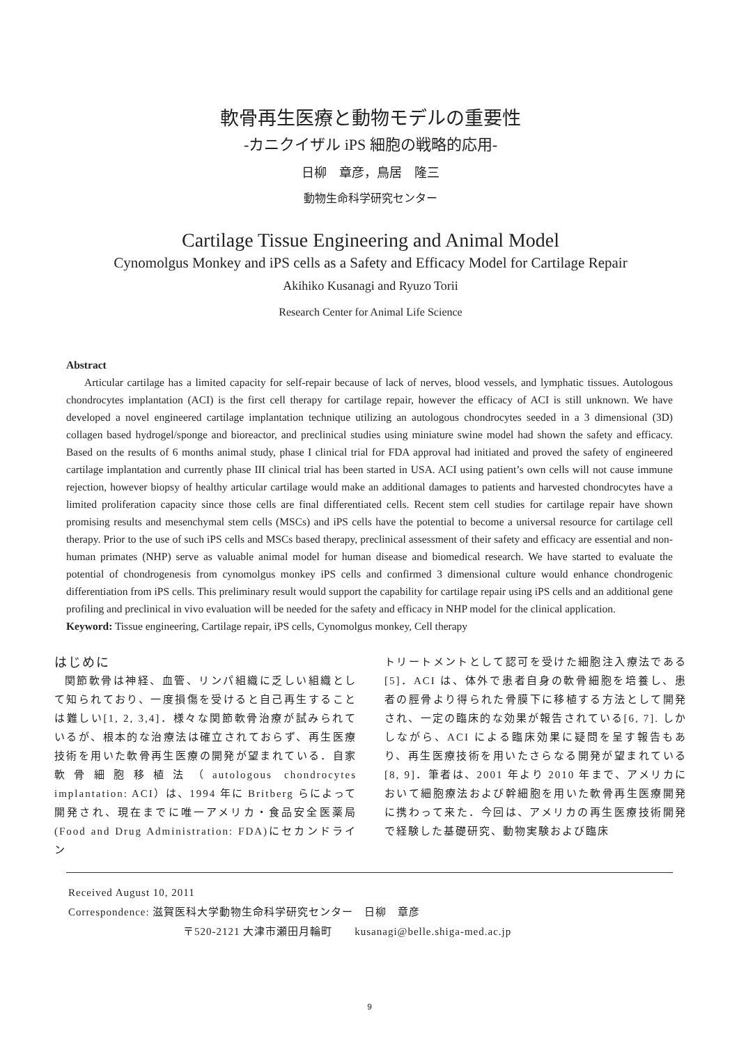軟骨再生医療と動物モデルの重要性
-カニクイザル iPS 細胞の戦略的応用-
日柳　章彦，鳥居　隆三
動物生命科学研究センター
Cartilage Tissue Engineering and Animal Model
Cynomolgus Monkey and iPS cells as a Safety and Efficacy Model for Cartilage Repair
Akihiko Kusanagi and Ryuzo Torii
Research Center for Animal Life Science
Abstract
Articular cartilage has a limited capacity for self-repair because of lack of nerves, blood vessels, and lymphatic tissues. Autologous chondrocytes implantation (ACI) is the first cell therapy for cartilage repair, however the efficacy of ACI is still unknown. We have developed a novel engineered cartilage implantation technique utilizing an autologous chondrocytes seeded in a 3 dimensional (3D) collagen based hydrogel/sponge and bioreactor, and preclinical studies using miniature swine model had shown the safety and efficacy. Based on the results of 6 months animal study, phase I clinical trial for FDA approval had initiated and proved the safety of engineered cartilage implantation and currently phase III clinical trial has been started in USA. ACI using patient’s own cells will not cause immune rejection, however biopsy of healthy articular cartilage would make an additional damages to patients and harvested chondrocytes have a limited proliferation capacity since those cells are final differentiated cells. Recent stem cell studies for cartilage repair have shown promising results and mesenchymal stem cells (MSCs) and iPS cells have the potential to become a universal resource for cartilage cell therapy. Prior to the use of such iPS cells and MSCs based therapy, preclinical assessment of their safety and efficacy are essential and non-human primates (NHP) serve as valuable animal model for human disease and biomedical research. We have started to evaluate the potential of chondrogenesis from cynomolgus monkey iPS cells and confirmed 3 dimensional culture would enhance chondrogenic differentiation from iPS cells. This preliminary result would support the capability for cartilage repair using iPS cells and an additional gene profiling and preclinical in vivo evaluation will be needed for the safety and efficacy in NHP model for the clinical application.
Keyword: Tissue engineering, Cartilage repair, iPS cells, Cynomolgus monkey, Cell therapy
はじめに
関節軟骨は神経、血管、リンパ組織に乏しい組織として知られており、一度損傷を受けると自己再生することは難しい[1, 2, 3,4]．様々な関節軟骨治療が試みられているが、根本的な治療法は確立されておらず、再生医療技術を用いた軟骨再生医療の開発が望まれている．自家軟骨細胞移植法（autologous chondrocytes implantation: ACI）は、1994 年に Britberg らによって開発され、現在までに唯一アメリカ・食品安全医薬局 (Food and Drug Administration: FDA)にセカンドライン
トリートメントとして認可を受けた細胞注入療法である[5]．ACI は、体外で患者自身の軟骨細胞を培養し、患者の脛骨より得られた骨膜下に移植する方法として開発され、一定の臨床的な効果が報告されている[6, 7]. しかしながら、ACI による臨床効果に疑問を呈す報告もあり、再生医療技術を用いたさらなる開発が望まれている[8, 9]．筆者は、2001 年より 2010 年まで、アメリカにおいて細胞療法および幹細胞を用いた軟骨再生医療開発に携わって来た．今回は、アメリカの再生医療技術開発で経験した基礎研究、動物実験および臨床
Received August 10, 2011
Correspondence: 滋賀医科大学動物生命科学研究センター　日柳　章彦
〒520-2121 大津市瀬田月輪町　　kusanagi@belle.shiga-med.ac.jp
9